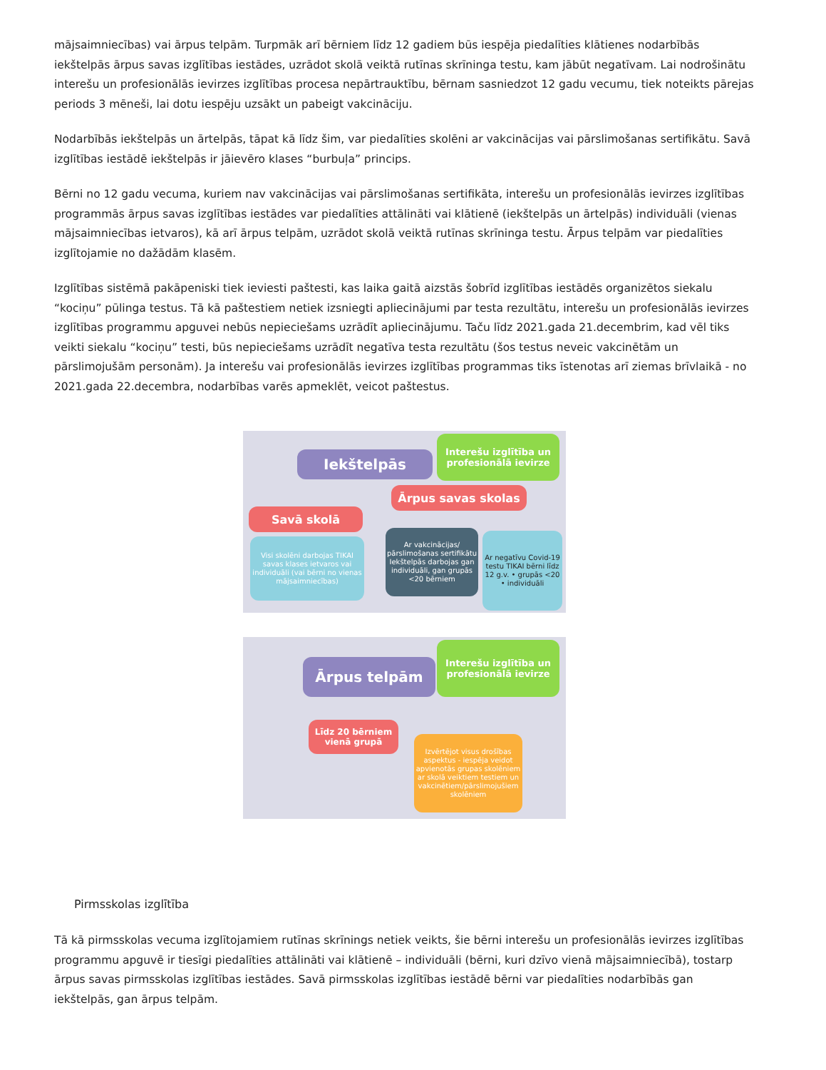mājsaimniecības) vai ārpus telpām. Turpmāk arī bērniem līdz 12 gadiem būs iespēja piedalīties klātienes nodarbībās iekštelpās ārpus savas izglītības iestādes, uzrādot skolā veiktā rutīnas skrīninga testu, kam jābūt negatīvam. Lai nodrošinātu interešu un profesionālās ievirzes izglītības procesa nepārtrauktību, bērnam sasniedzot 12 gadu vecumu, tiek noteikts pārejas periods 3 mēneši, lai dotu iespēju uzsākt un pabeigt vakcināciju.
Nodarbībās iekštelpās un ārtelpās, tāpat kā līdz šim, var piedalīties skolēni ar vakcinācijas vai pārslimošanas sertifikātu. Savā izglītības iestādē iekštelpās ir jāievēro klases “burbuļa” princips.
Bērni no 12 gadu vecuma, kuriem nav vakcinācijas vai pārslimošanas sertifikāta, interešu un profesionālās ievirzes izglītības programmās ārpus savas izglītības iestādes var piedalīties attālināti vai klātienē (iekštelpās un ārtelpās) individuāli (vienas mājsaimniecības ietvaros), kā arī ārpus telpām, uzrādot skolā veiktā rutīnas skrīninga testu. Ārpus telpām var piedalīties izglītojamie no dažādām klasēm.
Izglītības sistēmā pakāpeniski tiek ieviesti paštesti, kas laika gaitā aizstās šobrīd izglītības iestādēs organizētos siekalu “kociņu” pūlinga testus. Tā kā paštestiem netiek izsniegti apliecinājumi par testa rezultātu, interešu un profesionālās ievirzes izglītības programmu apguvei nebūs nepieciešams uzrādīt apliecinājumu. Taču līdz 2021.gada 21.decembrim, kad vēl tiks veikti siekalu “kociņu” testi, būs nepieciešams uzrādīt negatīva testa rezultātu (šos testus neveic vakcinētām un pārslimojušām personām). Ja interešu vai profesionālās ievirzes izglītības programmas tiks īstenotas arī ziemas brīvlaikā - no 2021.gada 22.decembra, nodarbības varēs apmeklēt, veicot paštestus.
Iekštelpās
Interešu izglītība un profesionālā ievirze
Ārpus savas skolas
Savā skolā
Visi skolēni darbojas TIKAI savas klases ietvaros vai individuāli (vai bērni no vienas mājsaimniecības)
Ar vakcinācijas/ pārslimošanas sertifikātu Iekštelpās darbojas gan individuāli, gan grupās <20 bērniem
Ar negatīvu Covid-19 testu TIKAI bērni līdz 12 g.v. • grupās <20 • individuāli
Ārpus telpām
Interešu izglītība un profesionālā ievirze
Līdz 20 bērniem vienā grupā
Izvērtējot visus drošības aspektus - iespēja veidot apvienotās grupas skolēniem ar skolā veiktiem testiem un vakcinētiem/pārslimojušiem skolēniem
Pirmsskolas izglītība
Tā kā pirmsskolas vecuma izglītojamiem rutīnas skrīnings netiek veikts, šie bērni interešu un profesionālās ievirzes izglītības programmu apguvē ir tiesīgi piedalīties attālināti vai klātienē – individuāli (bērni, kuri dzīvo vienā mājsaimniecībā), tostarp ārpus savas pirmsskolas izglītības iestādes. Savā pirmsskolas izglītības iestādē bērni var piedalīties nodarbībās gan iekštelpās, gan ārpus telpām.